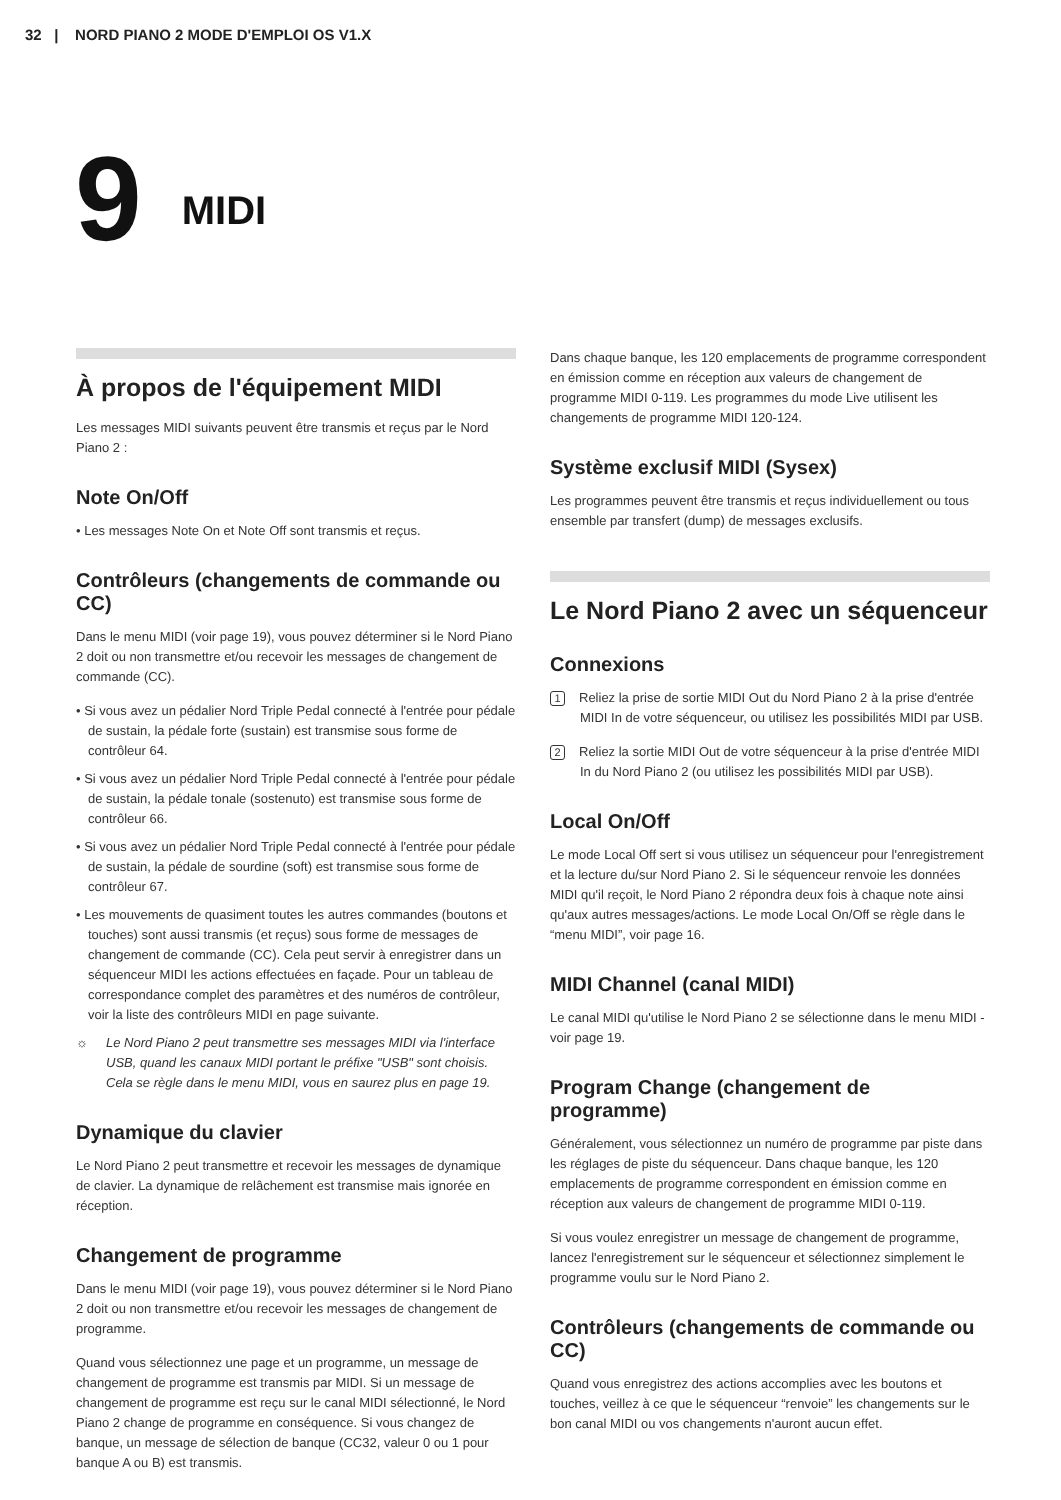32 | NORD PIANO 2 MODE D'EMPLOI OS V1.X
9
MIDI
À propos de l'équipement MIDI
Les messages MIDI suivants peuvent être transmis et reçus par le Nord Piano 2 :
Note On/Off
• Les messages Note On et Note Off sont transmis et reçus.
Contrôleurs (changements de commande ou CC)
Dans le menu MIDI (voir page 19), vous pouvez déterminer si le Nord Piano 2 doit ou non transmettre et/ou recevoir les messages de changement de commande (CC).
• Si vous avez un pédalier Nord Triple Pedal connecté à l'entrée pour pédale de sustain, la pédale forte (sustain) est transmise sous forme de contrôleur 64.
• Si vous avez un pédalier Nord Triple Pedal connecté à l'entrée pour pédale de sustain, la pédale tonale (sostenuto) est transmise sous forme de contrôleur 66.
• Si vous avez un pédalier Nord Triple Pedal connecté à l'entrée pour pédale de sustain, la pédale de sourdine (soft) est transmise sous forme de contrôleur 67.
• Les mouvements de quasiment toutes les autres commandes (boutons et touches) sont aussi transmis (et reçus) sous forme de messages de changement de commande (CC). Cela peut servir à enregistrer dans un séquenceur MIDI les actions effectuées en façade. Pour un tableau de correspondance complet des paramètres et des numéros de contrôleur, voir la liste des contrôleurs MIDI en page suivante.
☼ Le Nord Piano 2 peut transmettre ses messages MIDI via l'interface USB, quand les canaux MIDI portant le préfixe "USB" sont choisis. Cela se règle dans le menu MIDI, vous en saurez plus en page 19.
Dynamique du clavier
Le Nord Piano 2 peut transmettre et recevoir les messages de dynamique de clavier. La dynamique de relâchement est transmise mais ignorée en réception.
Changement de programme
Dans le menu MIDI (voir page 19), vous pouvez déterminer si le Nord Piano 2 doit ou non transmettre et/ou recevoir les messages de changement de programme.
Quand vous sélectionnez une page et un programme, un message de changement de programme est transmis par MIDI. Si un message de changement de programme est reçu sur le canal MIDI sélectionné, le Nord Piano 2 change de programme en conséquence. Si vous changez de banque, un message de sélection de banque (CC32, valeur 0 ou 1 pour banque A ou B) est transmis.
Dans chaque banque, les 120 emplacements de programme correspondent en émission comme en réception aux valeurs de changement de programme MIDI 0-119. Les programmes du mode Live utilisent les changements de programme MIDI 120-124.
Système exclusif MIDI (Sysex)
Les programmes peuvent être transmis et reçus individuellement ou tous ensemble par transfert (dump) de messages exclusifs.
Le Nord Piano 2 avec un séquenceur
Connexions
1 Reliez la prise de sortie MIDI Out du Nord Piano 2 à la prise d'entrée MIDI In de votre séquenceur, ou utilisez les possibilités MIDI par USB.
2 Reliez la sortie MIDI Out de votre séquenceur à la prise d'entrée MIDI In du Nord Piano 2 (ou utilisez les possibilités MIDI par USB).
Local On/Off
Le mode Local Off sert si vous utilisez un séquenceur pour l'enregistrement et la lecture du/sur Nord Piano 2. Si le séquenceur renvoie les données MIDI qu'il reçoit, le Nord Piano 2 répondra deux fois à chaque note ainsi qu'aux autres messages/actions. Le mode Local On/Off se règle dans le “menu MIDI”, voir page 16.
MIDI Channel (canal MIDI)
Le canal MIDI qu'utilise le Nord Piano 2 se sélectionne dans le menu MIDI - voir page 19.
Program Change (changement de programme)
Généralement, vous sélectionnez un numéro de programme par piste dans les réglages de piste du séquenceur. Dans chaque banque, les 120 emplacements de programme correspondent en émission comme en réception aux valeurs de changement de programme MIDI 0-119.
Si vous voulez enregistrer un message de changement de programme, lancez l'enregistrement sur le séquenceur et sélectionnez simplement le programme voulu sur le Nord Piano 2.
Contrôleurs (changements de commande ou CC)
Quand vous enregistrez des actions accomplies avec les boutons et touches, veillez à ce que le séquenceur “renvoie” les changements sur le bon canal MIDI ou vos changements n'auront aucun effet.